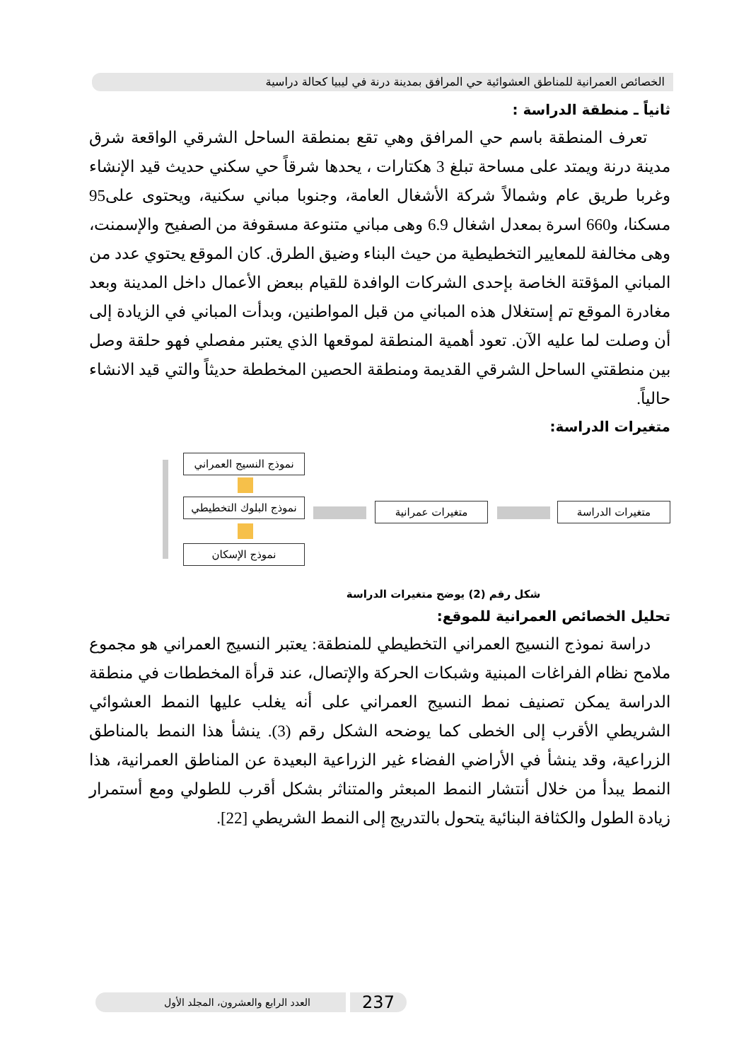الخصائص العمرانية للمناطق العشوائية حي المرافق بمدينة درنة في ليبيا كحالة دراسية
ثانياً ـ منطقة الدراسة :
تعرف المنطقة باسم حي المرافق وهي تقع بمنطقة الساحل الشرقي الواقعة شرق مدينة درنة ويمتد على مساحة تبلغ 3 هكتارات ، يحدها شرقاً حي سكني حديث قيد الإنشاء وغربا طريق عام وشمالاً شركة الأشغال العامة، وجنوبا مباني سكنية، ويحتوى على95 مسكنا، و660 اسرة بمعدل اشغال 6.9 وهى مباني متنوعة مسقوفة من الصفيح والإسمنت، وهى مخالفة للمعايير التخطيطية من حيث البناء وضيق الطرق. كان الموقع يحتوي عدد من المباني المؤقتة الخاصة بإحدى الشركات الوافدة للقيام ببعض الأعمال داخل المدينة وبعد مغادرة الموقع تم إستغلال هذه المباني من قبل المواطنين، وبدأت المباني في الزيادة إلى أن وصلت لما عليه الآن. تعود أهمية المنطقة لموقعها الذي يعتبر مفصلي فهو حلقة وصل بين منطقتي الساحل الشرقي القديمة ومنطقة الحصين المخططة حديثاً والتي قيد الانشاء حالياً.
متغيرات الدراسة:
متغيرات الدراسة متغيرات عمرانية
نموذج النسيج العمراني
نموذج البلوك التخطيطي
نموذج الإسكان
شكل رقم (2) يوضح متغيرات الدراسة
تحليل الخصائص العمرانية للموقع:
دراسة نموذج النسيج العمراني التخطيطي للمنطقة: يعتبر النسيج العمراني هو مجموع ملامح نظام الفراغات المبنية وشبكات الحركة والإتصال، عند قرأة المخططات في منطقة الدراسة يمكن تصنيف نمط النسيج العمراني على أنه يغلب عليها النمط العشوائي الشريطي الأقرب إلى الخطى كما يوضحه الشكل رقم (3). ينشأ هذا النمط بالمناطق الزراعية، وقد ينشأ في الأراضي الفضاء غير الزراعية البعيدة عن المناطق العمرانية، هذا النمط يبدأ من خلال أنتشار النمط المبعثر والمتناثر بشكل أقرب للطولي ومع أستمرار زيادة الطول والكثافة البنائية يتحول بالتدريج إلى النمط الشريطي [22].
237
العدد الرابع والعشرون، المجلد الأول